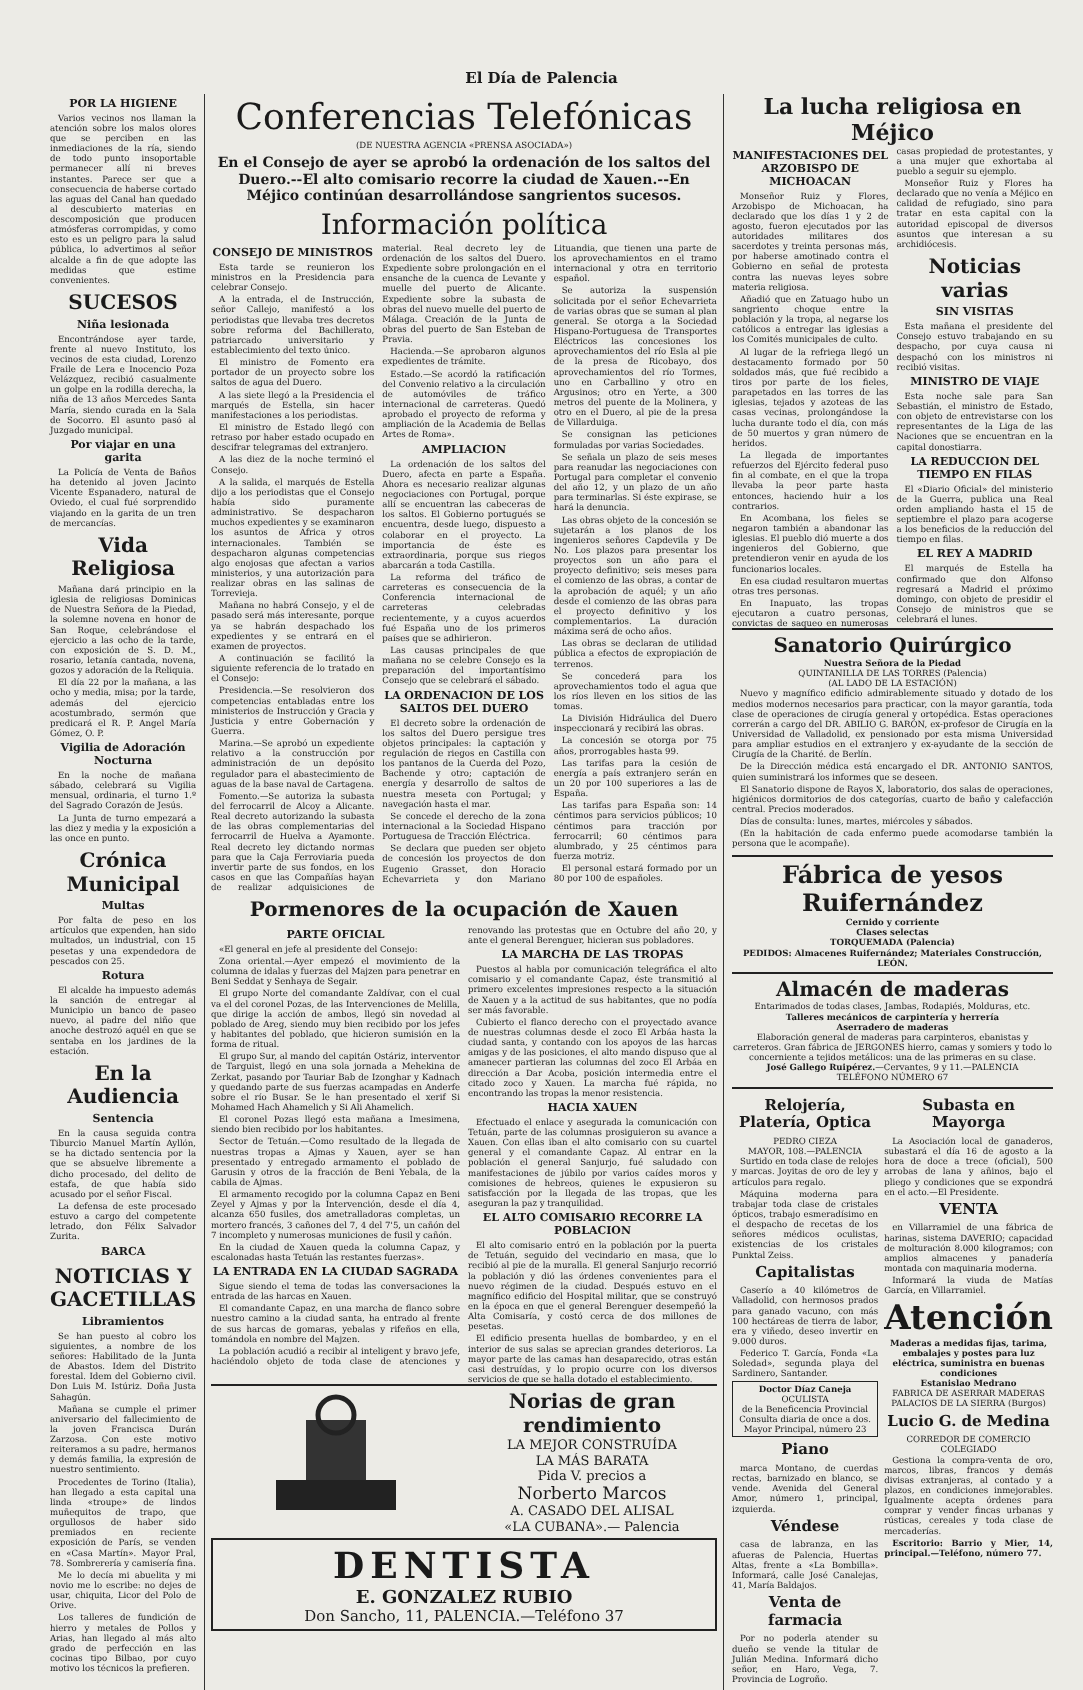El Día de Palencia
POR LA HIGIENE
Varios vecinos nos llaman la atención sobre los malos olores que se perciben en las inmediaciones de la ría, siendo de todo punto insoportable permanecer allí ni breves instantes. Parece ser que a consecuencia de haberse cortado las aguas del Canal han quedado al descubierto materias en descomposición que producen atmósferas corrompidas, y como esto es un peligro para la salud pública, lo advertimos al señor alcalde a fin de que adopte las medidas que estime convenientes.
SUCESOS
Niña lesionada
Encontrándose ayer tarde, frente al nuevo Instituto, los vecinos de esta ciudad, Lorenzo Fraile de Lera e Inocencio Poza Velázquez, recibió casualmente un golpe en la rodilla derecha, la niña de 13 años Mercedes Santa María, siendo curada en la Sala de Socorro. El asunto pasó al Juzgado municipal.
Por viajar en una garita
La Policía de Venta de Baños ha detenido al joven Jacinto Vicente Espanadero, natural de Oviedo, el cual fué sorprendido viajando en la garita de un tren de mercancías.
Vida Religiosa
Mañana dará principio en la iglesia de religiosas Dominicas de Nuestra Señora de la Piedad, la solemne novena en honor de San Roque, celebrándose el ejercicio a las ocho de la tarde, con exposición de S. D. M., rosario, letanía cantada, novena, gozos y adoración de la Reliquia.
El día 22 por la mañana, a las ocho y media, misa; por la tarde, además del ejercicio acostumbrado, sermón que predicará el R. P. Angel María Gómez, O. P.
Vigilia de Adoración Nocturna
En la noche de mañana sábado, celebrará su Vigilia mensual, ordinaria, el turno 1.º del Sagrado Corazón de Jesús.
La Junta de turno empezará a las diez y media y la exposición a las once en punto.
Crónica Municipal
Multas
Por falta de peso en los artículos que expenden, han sido multados, un industrial, con 15 pesetas y una expendedora de pescados con 25.
Rotura
El alcalde ha impuesto además la sanción de entregar al Municipio un banco de paseo nuevo, al padre del niño que anoche destrozó aquél en que se sentaba en los jardines de la estación.
En la Audiencia
Sentencia
En la causa seguida contra Tiburcio Manuel Martín Ayllón, se ha dictado sentencia por la que se absuelve libremente a dicho procesado, del delito de estafa, de que había sido acusado por el señor Fiscal.
La defensa de este procesado estuvo a cargo del competente letrado, don Félix Salvador Zurita.
BARCA
NOTICIAS Y GACETILLAS
Libramientos
Se han puesto al cobro los siguientes, a nombre de los señores: Habilitado de la Junta de Abastos. Idem del Distrito forestal. Idem del Gobierno civil. Don Luis M. Istúriz. Doña Justa Sahagún.
Mañana se cumple el primer aniversario del fallecimiento de la joven Francisca Durán Zarzosa. Con este motivo reiteramos a su padre, hermanos y demás familia, la expresión de nuestro sentimiento.
Procedentes de Torino (Italia), han llegado a esta capital una linda «troupe» de lindos muñequitos de trapo, que orgullosos de haber sido premiados en reciente exposición de París, se venden en «Casa Martín». Mayor Pral, 78. Sombrerería y camisería fina.
Me lo decía mi abuelita y mi novio me lo escribe: no dejes de usar, chiquita, Licor del Polo de Orive.
Los talleres de fundición de hierro y metales de Pollos y Arias, han llegado al más alto grado de perfección en las cocinas tipo Bilbao, por cuyo motivo los técnicos la prefieren.
Conferencias Telefónicas
(DE NUESTRA AGENCIA «PRENSA ASOCIADA»)
En el Consejo de ayer se aprobó la ordenación de los saltos del Duero.--El alto comisario recorre la ciudad de Xauen.--En Méjico continúan desarrollándose sangrientos sucesos.
Información política
CONSEJO DE MINISTROS
Esta tarde se reunieron los ministros en la Presidencia para celebrar Consejo.
A la entrada, el de Instrucción, señor Callejo, manifestó a los periodistas que llevaba tres decretos sobre reforma del Bachillerato, patriarcado universitario y establecimiento del texto único.
El ministro de Fomento era portador de un proyecto sobre los saltos de agua del Duero.
A las siete llegó a la Presidencia el marqués de Estella, sin hacer manifestaciones a los periodistas.
El ministro de Estado llegó con retraso por haber estado ocupado en descifrar telegramas del extranjero.
A las diez de la noche terminó el Consejo.
A la salida, el marqués de Estella dijo a los periodistas que el Consejo había sido puramente administrativo. Se despacharon muchos expedientes y se examinaron los asuntos de Africa y otros internacionales. También se despacharon algunas competencias algo enojosas que afectan a varios ministerios, y una autorización para realizar obras en las salinas de Torrevieja.
Mañana no habrá Consejo, y el de pasado será más interesante, porque ya se habrán despachado los expedientes y se entrará en el examen de proyectos.
A continuación se facilitó la siguiente referencia de lo tratado en el Consejo:
Presidencia.—Se resolvieron dos competencias entabladas entre los ministerios de Instrucción y Gracia y Justicia y entre Gobernación y Guerra.
Marina.—Se aprobó un expediente relativo a la construcción por administración de un depósito regulador para el abastecimiento de aguas de la base naval de Cartagena.
Fomento.—Se autoriza la subasta del ferrocarril de Alcoy a Alicante. Real decreto autorizando la subasta de las obras complementarias del ferrocarril de Huelva a Ayamonte. Real decreto ley dictando normas para que la Caja Ferroviaria pueda invertir parte de sus fondos, en los casos en que las Compañías hayan de realizar adquisiciones de material. Real decreto ley de ordenación de los saltos del Duero. Expediente sobre prolongación en el ensanche de la cuenca de Levante y muelle del puerto de Alicante. Expediente sobre la subasta de obras del nuevo muelle del puerto de Málaga. Creación de la Junta de obras del puerto de San Esteban de Pravia.
Hacienda.—Se aprobaron algunos expedientes de trámite.
Estado.—Se acordó la ratificación del Convenio relativo a la circulación de automóviles de tráfico internacional de carreteras. Quedó aprobado el proyecto de reforma y ampliación de la Academia de Bellas Artes de Roma».
AMPLIACION
La ordenación de los saltos del Duero, afecta en parte a España. Ahora es necesario realizar algunas negociaciones con Portugal, porque allí se encuentran las cabeceras de los saltos. El Gobierno portugués se encuentra, desde luego, dispuesto a colaborar en el proyecto. La importancia de éste es extraordinaria, porque sus riegos abarcarán a toda Castilla.
La reforma del tráfico de carreteras es consecuencia de la Conferencia internacional de carreteras celebradas recientemente, y a cuyos acuerdos fué España uno de los primeros países que se adhirieron.
Las causas principales de que mañana no se celebre Consejo es la preparación del importantísimo Consejo que se celebrará el sábado.
LA ORDENACION DE LOS SALTOS DEL DUERO
El decreto sobre la ordenación de los saltos del Duero persigue tres objetos principales: la captación y regulación de riegos en Castilla con los pantanos de la Cuerda del Pozo, Bachende y otro; captación de energía y desarrollo de saltos de nuestra meseta con Portugal; y navegación hasta el mar.
Se concede el derecho de la zona internacional a la Sociedad Hispano Portuguesa de Tracción Eléctrica.
Se declara que pueden ser objeto de concesión los proyectos de don Eugenio Grasset, don Horacio Echevarrieta y don Mariano Lituandia, que tienen una parte de los aprovechamientos en el tramo internacional y otra en territorio español.
Se autoriza la suspensión solicitada por el señor Echevarrieta de varias obras que se suman al plan general. Se otorga a la Sociedad Hispano-Portuguesa de Transportes Eléctricos las concesiones los aprovechamientos del río Esla al pie de la presa de Ricobayo, dos aprovechamientos del río Tormes, uno en Carballino y otro en Argusinos; otro en Yerte, a 300 metros del puente de la Molinera, y otro en el Duero, al pie de la presa de Villarduiga.
Se consignan las peticiones formuladas por varias Sociedades.
Se señala un plazo de seis meses para reanudar las negociaciones con Portugal para completar el convenio del año 12, y un plazo de un año para terminarlas. Si éste expirase, se hará la denuncia.
Las obras objeto de la concesión se sujetarán a los planos de los ingenieros señores Capdevila y De No. Los plazos para presentar los proyectos son un año para el proyecto definitivo; seis meses para el comienzo de las obras, a contar de la aprobación de aquél; y un año desde el comienzo de las obras para el proyecto definitivo y los complementarios. La duración máxima será de ocho años.
Las obras se declaran de utilidad pública a efectos de expropiación de terrenos.
Se concederá para los aprovechamientos todo el agua que los ríos lleven en los sitios de las tomas.
La División Hidráulica del Duero inspeccionará y recibirá las obras.
La concesión se otorga por 75 años, prorrogables hasta 99.
Las tarifas para la cesión de energía a país extranjero serán en un 20 por 100 superiores a las de España.
Las tarifas para España son: 14 céntimos para servicios públicos; 10 céntimos para tracción por ferrocarril; 60 céntimos para alumbrado, y 25 céntimos para fuerza motriz.
El personal estará formado por un 80 por 100 de españoles.
Pormenores de la ocupación de Xauen
PARTE OFICIAL
«El general en jefe al presidente del Consejo:
Zona oriental.—Ayer empezó el movimiento de la columna de idalas y fuerzas del Majzen para penetrar en Beni Seddat y Senhaya de Segair.
El grupo Norte del comandante Zaldívar, con el cual va el del coronel Pozas, de las Intervenciones de Melilla, que dirige la acción de ambos, llegó sin novedad al poblado de Areg, siendo muy bien recibido por los jefes y habitantes del poblado, que hicieron sumisión en la forma de ritual.
El grupo Sur, al mando del capitán Ostáriz, interventor de Targuist, llegó en una sola jornada a Mehekina de Zerkat, pasando por Tauriar Bab de Izonghar y Kadnach y quedando parte de sus fuerzas acampadas en Anderfe sobre el río Busar. Se le han presentado el xerif Si Mohamed Hach Ahamelich y Si Ali Ahamelich.
El coronel Pozas llegó esta mañana a Imesimena, siendo bien recibido por los habitantes.
Sector de Tetuán.—Como resultado de la llegada de nuestras tropas a Ajmas y Xauen, ayer se han presentado y entregado armamento el poblado de Garusin y otros de la fracción de Beni Yebala, de la cabila de Ajmas.
El armamento recogido por la columna Capaz en Beni Zeyel y Ajmas y por la Intervención, desde el día 4, alcanza 650 fusiles, dos ametralladoras completas, un mortero francés, 3 cañones del 7, 4 del 7'5, un cañón del 7 incompleto y numerosas municiones de fusil y cañón.
En la ciudad de Xauen queda la columna Capaz, y escalonadas hasta Tetuán las restantes fuerzas».
LA ENTRADA EN LA CIUDAD SAGRADA
Sigue siendo el tema de todas las conversaciones la entrada de las harcas en Xauen.
El comandante Capaz, en una marcha de flanco sobre nuestro camino a la ciudad santa, ha entrado al frente de sus harcas de gomaras, yebalas y rifeños en ella, tomándola en nombre del Majzen.
La población acudió a recibir al inteligent y bravo jefe, haciéndolo objeto de toda clase de atenciones y renovando las protestas que en Octubre del año 20, y ante el general Berenguer, hicieran sus pobladores.
LA MARCHA DE LAS TROPAS
Puestos al habla por comunicación telegráfica el alto comisario y el comandante Capaz, éste transmitió al primero excelentes impresiones respecto a la situación de Xauen y a la actitud de sus habitantes, que no podía ser más favorable.
Cubierto el flanco derecho con el proyectado avance de nuestras columnas desde el zoco El Arbáa hasta la ciudad santa, y contando con los apoyos de las harcas amigas y de las posiciones, el alto mando dispuso que al amanecer partieran las columnas del zoco El Arbáa en dirección a Dar Acoba, posición intermedia entre el citado zoco y Xauen. La marcha fué rápida, no encontrando las tropas la menor resistencia.
HACIA XAUEN
Efectuado el enlace y asegurada la comunicación con Tetuán, parte de las columnas prosiguieron su avance a Xauen. Con ellas iban el alto comisario con su cuartel general y el comandante Capaz. Al entrar en la población el general Sanjurjo, fué saludado con manifestaciones de júbilo por varios caídes moros y comisiones de hebreos, quienes le expusieron su satisfacción por la llegada de las tropas, que les aseguran la paz y tranquilidad.
EL ALTO COMISARIO RECORRE LA POBLACION
El alto comisario entró en la población por la puerta de Tetuán, seguido del vecindario en masa, que lo recibió al pie de la muralla. El general Sanjurjo recorrió la población y dió las órdenes convenientes para el nuevo régimen de la ciudad. Después estuvo en el magnífico edificio del Hospital militar, que se construyó en la época en que el general Berenguer desempeñó la Alta Comisaría, y costó cerca de dos millones de pesetas.
El edificio presenta huellas de bombardeo, y en el interior de sus salas se aprecian grandes deterioros. La mayor parte de las camas han desaparecido, otras están casi destruídas, y lo propio ocurre con los diversos servicios de que se halla dotado el establecimiento.
Norias de gran rendimiento
LA MEJOR CONSTRUÍDA
LA MÁS BARATA
Pida V. precios a
Norberto Marcos
A. CASADO DEL ALISAL
«LA CUBANA».— Palencia
DENTISTA
E. GONZALEZ RUBIO
Don Sancho, 11, PALENCIA.—Teléfono 37
La lucha religiosa en Méjico
MANIFESTACIONES DEL ARZOBISPO DE MICHOACAN
Monseñor Ruiz y Flores, Arzobispo de Michoacan, ha declarado que los días 1 y 2 de agosto, fueron ejecutados por las autoridades militares dos sacerdotes y treinta personas más, por haberse amotinado contra el Gobierno en señal de protesta contra las nuevas leyes sobre materia religiosa.
Añadió que en Zatuago hubo un sangriento choque entre la población y la tropa, al negarse los católicos a entregar las iglesias a los Comités municipales de culto.
Al lugar de la refriega llegó un destacamento formado por 50 soldados más, que fué recibido a tiros por parte de los fieles, parapetados en las torres de las iglesias, tejados y azoteas de las casas vecinas, prolongándose la lucha durante todo el día, con más de 50 muertos y gran número de heridos.
La llegada de importantes refuerzos del Ejército federal puso fin al combate, en el que la tropa llevaba la peor parte hasta entonces, haciendo huir a los contrarios.
En Acombana, los fieles se negaron también a abandonar las iglesias. El pueblo dió muerte a dos ingenieros del Gobierno, que pretendieron venir en ayuda de los funcionarios locales.
En esa ciudad resultaron muertas otras tres personas.
En Inapuato, las tropas ejecutaron a cuatro personas, convictas de saqueo en numerosas casas propiedad de protestantes, y a una mujer que exhortaba al pueblo a seguir su ejemplo.
Monseñor Ruiz y Flores ha declarado que no venía a Méjico en calidad de refugiado, sino para tratar en esta capital con la autoridad episcopal de diversos asuntos que interesan a su archidiócesis.
Noticias varias
SIN VISITAS
Esta mañana el presidente del Consejo estuvo trabajando en su despacho, por cuya causa ni despachó con los ministros ni recibió visitas.
MINISTRO DE VIAJE
Esta noche sale para San Sebastián, el ministro de Estado, con objeto de entrevistarse con los representantes de la Liga de las Naciones que se encuentran en la capital donostiarra.
LA REDUCCION DEL TIEMPO EN FILAS
El «Diario Oficial» del ministerio de la Guerra, publica una Real orden ampliando hasta el 15 de septiembre el plazo para acogerse a los beneficios de la reducción del tiempo en filas.
EL REY A MADRID
El marqués de Estella ha confirmado que don Alfonso regresará a Madrid el próximo domingo, con objeto de presidir el Consejo de ministros que se celebrará el lunes.
Sanatorio Quirúrgico
Nuestra Señora de la Piedad
QUINTANILLA DE LAS TORRES (Palencia)
(AL LADO DE LA ESTACIÓN)
Nuevo y magnífico edificio admirablemente situado y dotado de los medios modernos necesarios para practicar, con la mayor garantía, toda clase de operaciones de cirugía general y ortopédica. Estas operaciones correrán a cargo del DR. ABILIO G. BARÓN, ex-profesor de Cirugía en la Universidad de Valladolid, ex pensionado por esta misma Universidad para ampliar estudios en el extranjero y ex-ayudante de la sección de Cirugía de la Charité. de Berlín.
De la Dirección médica está encargado el DR. ANTONIO SANTOS, quien suministrará los informes que se deseen.
El Sanatorio dispone de Rayos X, laboratorio, dos salas de operaciones, higiénicos dormitorios de dos categorías, cuarto de baño y calefacción central. Precios moderados.
Días de consulta: lunes, martes, miércoles y sábados.
(En la habitación de cada enfermo puede acomodarse también la persona que le acompañe).
Fábrica de yesos Ruifernández
Cernido y corriente
Clases selectas
TORQUEMADA (Palencia)
PEDIDOS: Almacenes Ruifernández; Materiales Construcción, LEÓN.
Almacén de maderas
Entarimados de todas clases, Jambas, Rodapiés, Molduras, etc.
Talleres mecánicos de carpintería y herrería
Aserradero de maderas
Elaboración general de maderas para carpinteros, ebanistas y carreteros. Gran fábrica de JERGONES hierro, camas y somiers y todo lo concerniente a tejidos metálicos: una de las primeras en su clase.
José Gallego Ruipérez.—Cervantes, 9 y 11.—PALENCIA
TELÉFONO NÚMERO 67
Relojería, Platería, Optica
PEDRO CIEZA
MAYOR, 108.—PALENCIA
Surtido en toda clase de relojes y marcas. Joyitas de oro de ley y artículos para regalo.
Máquina moderna para trabajar toda clase de cristales ópticos, trabajo esmeradísimo en el despacho de recetas de los señores médicos oculistas, existencias de los cristales Punktal Zeiss.
Capitalistas
Caserío a 40 kilómetros de Valladolid, con hermosos prados para ganado vacuno, con más 100 hectáreas de tierra de labor, era y viñedo, deseo invertir en 9.000 duros.
Federico T. García, Fonda «La Soledad», segunda playa del Sardinero, Santander.
Doctor Díaz Caneja
OCULISTA
de la Beneficencia Provincial
Consulta diaria de once a dos.
Mayor Principal, número 23
Piano
marca Montano, de cuerdas rectas, barnizado en blanco, se vende. Avenida del General Amor, número 1, principal, izquierda.
Véndese
casa de labranza, en las afueras de Palencia, Huertas Altas, frente a «La Bombilla». Informará, calle José Canalejas, 41, María Baldajos.
Venta de farmacia
Por no poderla atender su dueño se vende la titular de Julián Medina. Informará dicho señor, en Haro, Vega, 7. Provincia de Logroño.
Subasta en Mayorga
La Asociación local de ganaderos, subastará el día 16 de agosto a la hora de doce a trece (oficial), 500 arrobas de lana y añinos, bajo el pliego y condiciones que se expondrá en el acto.—El Presidente.
VENTA
en Villarramiel de una fábrica de harinas, sistema DAVERIO; capacidad de molturación 8.000 kilogramos; con amplios almacenes y panadería montada con maquinaria moderna.
Informará la viuda de Matías García, en Villarramiel.
Atención
Maderas a medidas fijas, tarima, embalajes y postes para luz eléctrica, suministra en buenas condiciones
Estanislao Medrano
FABRICA DE ASERRAR MADERAS
PALACIOS DE LA SIERRA (Burgos)
Lucio G. de Medina
CORREDOR DE COMERCIO
COLEGIADO
Gestiona la compra-venta de oro, marcos, libras, francos y demás divisas extranjeras, al contado y a plazos, en condiciones inmejorables. Igualmente acepta órdenes para comprar y vender fincas urbanas y rústicas, cereales y toda clase de mercaderías.
Escritorio: Barrio y Mier, 14, principal.—Teléfono, número 77.